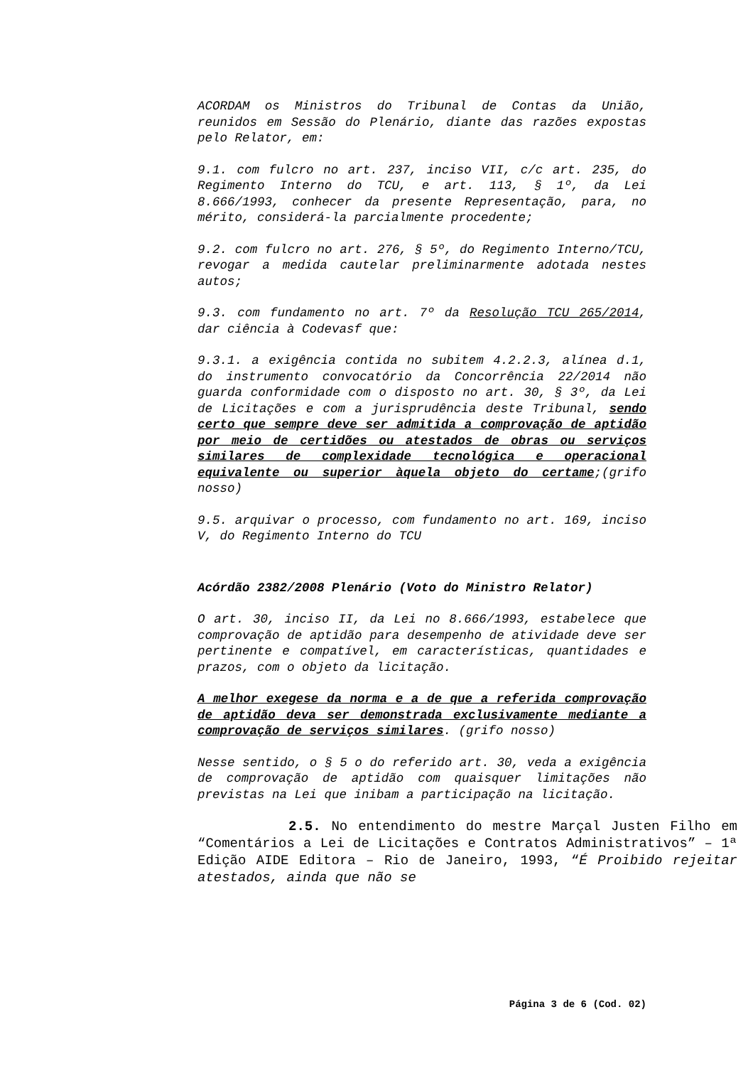ACORDAM os Ministros do Tribunal de Contas da União, reunidos em Sessão do Plenário, diante das razões expostas pelo Relator, em:
9.1. com fulcro no art. 237, inciso VII, c/c art. 235, do Regimento Interno do TCU, e art. 113, § 1º, da Lei 8.666/1993, conhecer da presente Representação, para, no mérito, considerá-la parcialmente procedente;
9.2. com fulcro no art. 276, § 5º, do Regimento Interno/TCU, revogar a medida cautelar preliminarmente adotada nestes autos;
9.3. com fundamento no art. 7º da Resolução TCU 265/2014, dar ciência à Codevasf que:
9.3.1. a exigência contida no subitem 4.2.2.3, alínea d.1, do instrumento convocatório da Concorrência 22/2014 não guarda conformidade com o disposto no art. 30, § 3º, da Lei de Licitações e com a jurisprudência deste Tribunal, sendo certo que sempre deve ser admitida a comprovação de aptidão por meio de certidões ou atestados de obras ou serviços similares de complexidade tecnológica e operacional equivalente ou superior àquela objeto do certame;(grifo nosso)
9.5. arquivar o processo, com fundamento no art. 169, inciso V, do Regimento Interno do TCU
Acórdão 2382/2008 Plenário (Voto do Ministro Relator)
O art. 30, inciso II, da Lei no 8.666/1993, estabelece que comprovação de aptidão para desempenho de atividade deve ser pertinente e compatível, em características, quantidades e prazos, com o objeto da licitação.
A melhor exegese da norma e a de que a referida comprovação de aptidão deva ser demonstrada exclusivamente mediante a comprovação de serviços similares. (grifo nosso)
Nesse sentido, o § 5 o do referido art. 30, veda a exigência de comprovação de aptidão com quaisquer limitações não previstas na Lei que inibam a participação na licitação.
2.5. No entendimento do mestre Marçal Justen Filho em “Comentários a Lei de Licitações e Contratos Administrativos” – 1ª Edição AIDE Editora – Rio de Janeiro, 1993, “É Proibido rejeitar atestados, ainda que não se
Página 3 de 6 (Cod. 02)